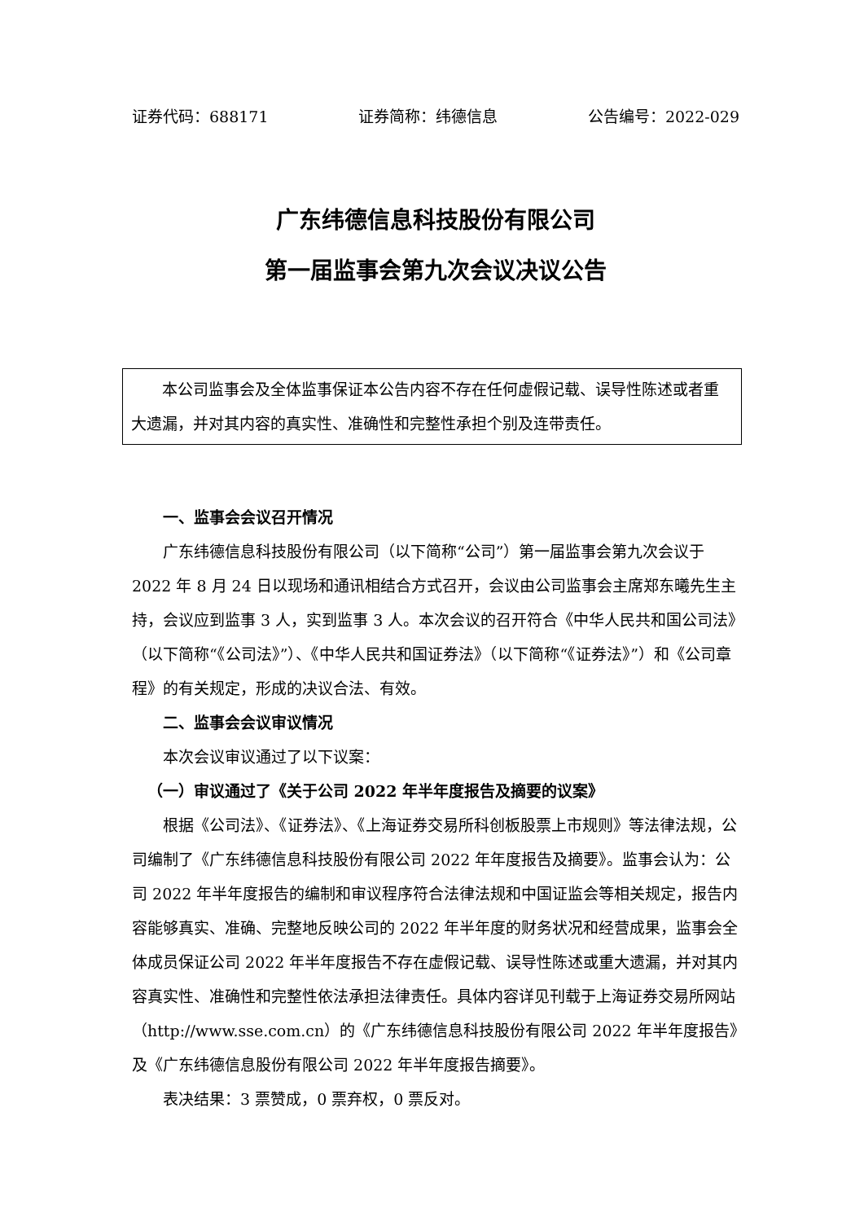证券代码：688171 证券简称：纬德信息 公告编号：2022-029
广东纬德信息科技股份有限公司
第一届监事会第九次会议决议公告
本公司监事会及全体监事保证本公告内容不存在任何虚假记载、误导性陈述或者重大遗漏，并对其内容的真实性、准确性和完整性承担个别及连带责任。
一、监事会会议召开情况
广东纬德信息科技股份有限公司（以下简称“公司”）第一届监事会第九次会议于 2022 年 8 月 24 日以现场和通讯相结合方式召开，会议由公司监事会主席郑东曦先生主持，会议应到监事 3 人，实到监事 3 人。本次会议的召开符合《中华人民共和国公司法》（以下简称“《公司法》”）、《中华人民共和国证券法》（以下简称“《证券法》”）和《公司章程》的有关规定，形成的决议合法、有效。
二、监事会会议审议情况
本次会议审议通过了以下议案：
（一）审议通过了《关于公司 2022 年半年度报告及摘要的议案》
根据《公司法》、《证券法》、《上海证券交易所科创板股票上市规则》等法律法规，公司编制了《广东纬德信息科技股份有限公司 2022 年年度报告及摘要》。监事会认为：公司 2022 年半年度报告的编制和审议程序符合法律法规和中国证监会等相关规定，报告内容能够真实、准确、完整地反映公司的 2022 年半年度的财务状况和经营成果，监事会全体成员保证公司 2022 年半年度报告不存在虚假记载、误导性陈述或重大遗漏，并对其内容真实性、准确性和完整性依法承担法律责任。具体内容详见刊载于上海证券交易所网站（http://www.sse.com.cn）的《广东纬德信息科技股份有限公司 2022 年半年度报告》及《广东纬德信息股份有限公司 2022 年半年度报告摘要》。
表决结果：3 票赞成，0 票弃权，0 票反对。